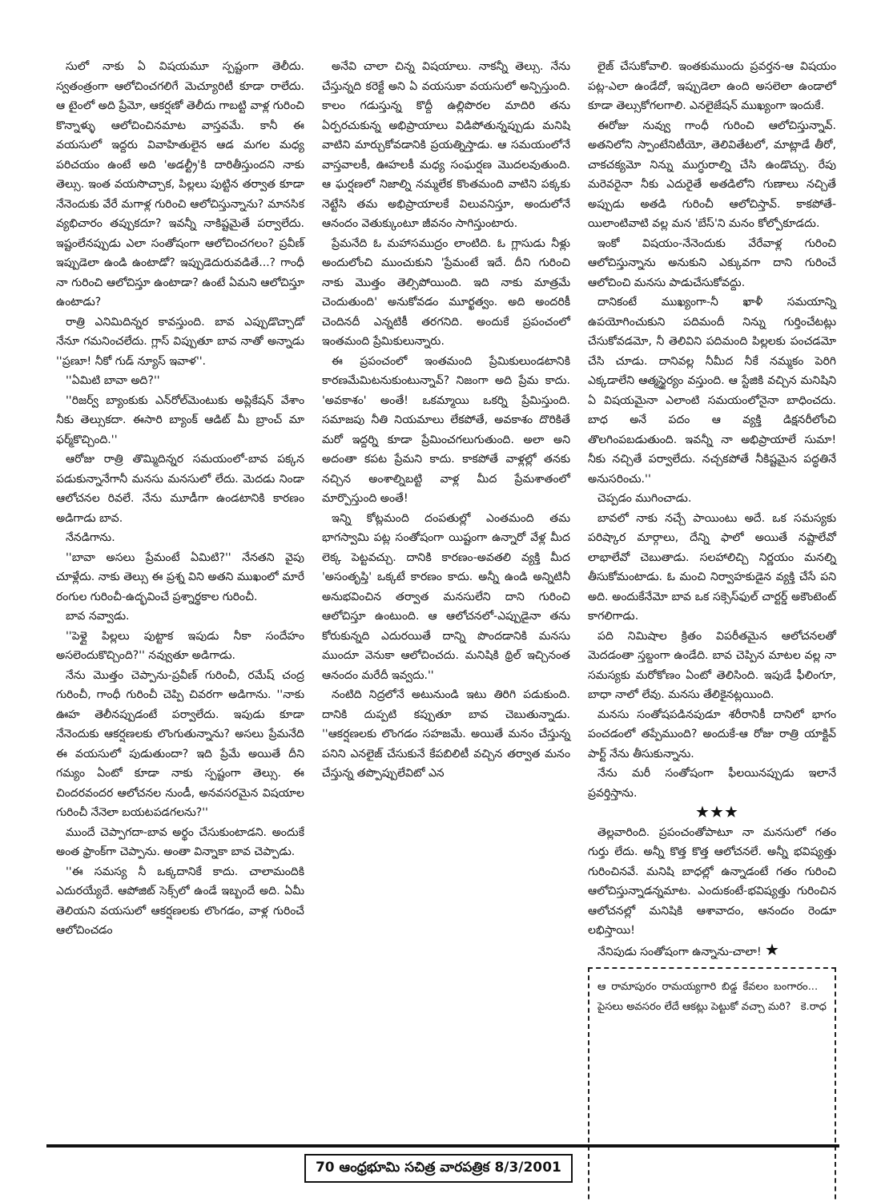సులో నాకు ఏ విషయమూ స్పష్టంగా తెలీదు. స్వతంత్రంగా ఆలోచించగలిగే మెచ్యూరిటీ కూడా రాలేదు. ఆ టైంలో అది ప్రేమో, ఆకర్షణో తెలీదు గాబట్టి వాళ్ల గురించి కొన్నాళ్ళు ఆలోచించినమాట వాస్తవమే. కానీ ఈ వయసులో ఇద్దరు వివాహితులైన ఆడ మగల మధ్య పరిచయం ఉంటే అది 'అడల్ట్రీ'కి దారితీస్తుందని నాకు తెల్సు. ఇంత వయసొచ్చాక, పిల్లలు పుట్టిన తర్వాత కూడా నేనెందుకు వేరే మగాళ్ల గురించి ఆలోచిస్తున్నాను? మానసిక వ్యభిచారం తప్పుకదూ? ఇవన్నీ నాకిష్టమైతే పర్వాలేదు. ఇష్టంలేనప్పుడు ఎలా సంతోషంగా ఆలోచించగలం? ప్రవీణ్ ఇప్పుడెలా ఉండి ఉంటాడో? ఇప్పుడెదురువడితే...? గాంధీ నా గురించి ఆలోచిస్తూ ఉంటాడా? ఉంటే ఏమని ఆలోచిస్తూ ఉంటాడు?
రాత్రి ఎనిమిదిన్నర కావస్తుంది. బావ ఎప్పుడొచ్చాడో నేనూ గమనించలేదు. గ్లాస్ విప్పుతూ బావ నాతో అన్నాడు ''ప్రణూ! నీకో గుడ్ న్యూస్ ఇవాళ''.
''ఏమిటి బావా అది?''
''రిజర్వ్ బ్యాంకుకు ఎన్‌రోల్‌మెంటుకు అప్లికేషన్ వేశాం నీకు తెల్సుకదా. ఈసారి బ్యాంక్ ఆడిట్ మీ బ్రాంచ్ మా ఫర్మ్‌కొచ్చింది.''
ఆరోజు రాత్రి తొమ్మిదిన్నర సమయంలో-బావ పక్కన పడుకున్నానేగానీ మనసు మనసులో లేదు. మెదడు నిండా ఆలోచనల రివలే. నేను మూడీగా ఉండటానికి కారణం అడిగాడు బావ.
నేనడిగాను.
''బావా అసలు ప్రేమంటే ఏమిటి?'' నేనతని వైపు చూళ్లేదు. నాకు తెల్సు ఈ ప్రశ్న విని అతని ముఖంలో మారే రంగుల గురించీ-ఉద్భవించే ప్రశ్నార్థకాల గురించీ.
బావ నవ్వాడు.
''పెళ్లై పిల్లలు పుట్టాక ఇపుడు నీకా సందేహం అసలెందుకొచ్చింది?'' నవ్వుతూ అడిగాడు.
నేను మొత్తం చెప్పాను-ప్రవీణ్ గురించీ, రమేష్ చంద్ర గురించీ, గాంధీ గురించీ చెప్పి చివరగా అడిగాను. ''నాకు ఊహ తెలీనప్పుడంటే పర్వాలేదు. ఇపుడు కూడా నేనెందుకు ఆకర్షణలకు లొంగుతున్నాను? అసలు ప్రేమనేది ఈ వయసులో పుడుతుందా? ఇది ప్రేమే అయితే దీని గమ్యం ఏంటో కూడా నాకు స్పష్టంగా తెల్సు. ఈ చిందరవందర ఆలోచనల నుండీ, అనవసరమైన విషయాల గురించీ నేనెలా బయటపడగలను?''
ముందే చెప్పాగదా-బావ అర్థం చేసుకుంటాడని. అందుకే అంత ఫ్రాంక్‌గా చెప్పాను. అంతా విన్నాకా బావ చెప్పాడు.
''ఈ సమస్య నీ ఒక్కదానికే కాదు. చాలామందికి ఎదురయ్యేదే. ఆపోజిట్ సెక్స్‌లో ఉండే ఇబ్బందే అది. ఏమీ తెలియని వయసులో ఆకర్షణలకు లొంగడం, వాళ్ల గురించే ఆలోచించడం
అనేవి చాలా చిన్న విషయాలు. నాకన్నీ తెల్సు. నేను చేస్తున్నది కరెక్టే అని ఏ వయసుకా వయసులో అన్పిస్తుంది. కాలం గడుస్తున్న కొద్దీ ఉల్లిపొరల మాదిరి తను ఏర్పరచుకున్న అభిప్రాయాలు విడిపోతున్నప్పుడు మనిషి వాటిని మార్చుకోవడానికి ప్రయత్నిస్తాడు. ఆ సమయంలోనే వాస్తవాలకీ, ఊహలకీ మధ్య సంఘర్షణ మొదలవుతుంది. ఆ ఘర్షణలో నిజాల్ని నమ్మలేక కొంతమంది వాటిని పక్కకు నెట్టేసి తమ అభిప్రాయాలకే విలువనిస్తూ, అందులోనే ఆనందం వెతుక్కుంటూ జీవనం సాగిస్తుంటారు.
ప్రేమనేది ఓ మహాసముద్రం లాంటిది. ఓ గ్లాసుడు నీళ్లు అందులోంచి ముంచుకుని 'ప్రేమంటే ఇదే. దీని గురించి నాకు మొత్తం తెల్సిపోయింది. ఇది నాకు మాత్రమే చెందుతుంది' అనుకోవడం మూర్ఖత్వం. అది అందరికీ చెందినదీ ఎన్నటికీ తరగనిది. అందుకే ప్రపంచంలో ఇంతమంది ప్రేమికులున్నారు.
ఈ ప్రపంచంలో ఇంతమంది ప్రేమికులుండటానికి కారణమేమిటనుకుంటున్నావ్? నిజంగా అది ప్రేమ కాదు. 'అవకాశం' అంతే! ఒకమ్మాయి ఒకర్ని ప్రేమిస్తుంది. సమాజపు నీతి నియమాలు లేకపోతే, అవకాశం దొరికితే మరో ఇద్దర్ని కూడా ప్రేమించగలుగుతుంది. అలా అని అదంతా కపట ప్రేమని కాదు. కాకపోతే వాళ్లల్లో తనకు నచ్చిన అంశాల్నిబట్టి వాళ్ల మీద ప్రేమశాతంలో మార్పొస్తుంది అంతే!
ఇన్ని కోట్లమంది దంపతుల్లో ఎంతమంది తమ భాగస్వామి పట్ల సంతోషంగా యిష్టంగా ఉన్నారో వేళ్ల మీద లెక్క పెట్టవచ్చు. దానికి కారణం-అవతలి వ్యక్తి మీద 'అసంతృప్తి' ఒక్కటే కారణం కాదు. అన్నీ ఉండి అన్నిటినీ అనుభవించిన తర్వాత మనసులేని దాని గురించి ఆలోచిస్తూ ఉంటుంది. ఆ ఆలోచనలో-ఎప్పుడైనా తను కోరుకున్నది ఎదురయితే దాన్ని పొందడానికి మనసు ముందూ వెనుకా ఆలోచించదు. మనిషికి థ్రిల్ ఇచ్చినంత ఆనందం మరేదీ ఇవ్వదు.''
నంటిది నిద్రలోనే అటునుండి ఇటు తిరిగి పడుకుంది. దానికి దుప్పటి కప్పుతూ బావ చెబుతున్నాడు. ''ఆకర్షణలకు లొంగడం సహజమే. అయితే మనం చేస్తున్న పనిని ఎనలైజ్ చేసుకునే కేపబిలిటీ వచ్చిన తర్వాత మనం చేస్తున్న తప్పొప్పులేవిటో ఎన
లైజ్ చేసుకోవాలి. ఇంతకుముందు ప్రవర్తన-ఆ విషయం పట్ల-ఎలా ఉండేదో, ఇప్పుడెలా ఉంది అసలెలా ఉండాలో కూడా తెల్సుకోగలగాలి. ఎనలైజేషన్ ముఖ్యంగా ఇందుకే.
ఈరోజు నువ్వు గాంధీ గురించి ఆలోచిస్తున్నావ్. అతనిలోని స్పాంటేనిటీయో, తెలివితేటలో, మాట్లాడే తీరో, చాకచక్యమో నిన్ను ముగ్ధురాల్ని చేసి ఉండొచ్చు. రేపు మరెవరైనా నీకు ఎదురైతే అతడిలోని గుణాలు నచ్చితే అప్పుడు అతడి గురించీ ఆలోచిస్తావ్. కాకపోతే-యిలాంటివాటి వల్ల మన 'బేస్'ని మనం కోల్పోకూడదు.
ఇంకో విషయం-నేనెందుకు వేరేవాళ్ల గురించి ఆలోచిస్తున్నాను అనుకుని ఎక్కువగా దాని గురించే ఆలోచించి మనసు పాడుచేసుకోవద్దు.
దానికంటే ముఖ్యంగా-నీ ఖాళీ సమయాన్ని ఉపయోగించుకుని పదిమందీ నిన్ను గుర్తించేటట్లు చేసుకోవడమో, నీ తెలివిని పదిమంది పిల్లలకు పంచడమో చేసి చూడు. దానివల్ల నీమీద నీకే నమ్మకం పెరిగి ఎక్కడాలేని ఆత్మస్థైర్యం వస్తుంది. ఆ స్టేజికి వచ్చిన మనిషిని ఏ విషయమైనా ఎలాంటి సమయంలోనైనా బాధించదు. బాధ అనే పదం ఆ వ్యక్తి డిక్షనరీలోంచి తొలగింపబడుతుంది. ఇవన్నీ నా అభిప్రాయాలే సుమా! నీకు నచ్చితే పర్వాలేదు. నచ్చకపోతే నీకిష్టమైన పద్ధతినే అనుసరించు.''
చెప్పడం ముగించాడు.
బావలో నాకు నచ్చే పాయింటు అదే. ఒక సమస్యకు పరిష్కార మార్గాలు, దేన్ని ఫాలో అయితే నష్టాలేవో లాభాలేవో చెబుతాడు. సలహాలిచ్చి నిర్ణయం మనల్ని తీసుకోమంటాడు. ఓ మంచి నిర్వాహకుడైన వ్యక్తి చేసే పని అది. అందుకేనేమో బావ ఒక సక్సెస్‌ఫుల్ చార్టర్డ్ అకౌంటెంట్ కాగలిగాడు.
పది నిమిషాల క్రితం విపరీతమైన ఆలోచనలతో మెదడంతా స్తబ్దంగా ఉండేది. బావ చెప్పిన మాటల వల్ల నా సమస్యకు మరోకోణం ఏంటో తెలిసింది. ఇపుడే ఫీలింగూ, బాధా నాలో లేవు. మనసు తేలికైనట్లయింది.
మనసు సంతోషపడినపుడూ శరీరానికీ దానిలో భాగం పంచడంలో తప్పేముంది? అందుకే-ఆ రోజు రాత్రి యాక్టివ్ పార్ట్ నేను తీసుకున్నాను.
నేను మరీ సంతోషంగా ఫీలయినప్పుడు ఇలానే ప్రవర్తిస్తాను.
★★★
తెల్లవారింది. ప్రపంచంతోపాటూ నా మనసులో గతం గుర్తు లేదు. అన్నీ కొత్త కొత్త ఆలోచనలే. అన్నీ భవిష్యత్తు గురించినవే. మనిషి బాధల్లో ఉన్నాడంటే గతం గురించి ఆలోచిస్తున్నాడన్నమాట. ఎందుకంటే-భవిష్యత్తు గురించిన ఆలోచనల్లో మనిషికి ఆశావాదం, ఆనందం రెండూ లభిస్తాయి!
నేనిపుడు సంతోషంగా ఉన్నాను-చాలా! ★
ఆ రామాపురం రామయ్యగారి బిడ్డ కేవలం బంగారం... పైసలు అవసరం లేదే ఆకట్లు పెట్టుకో వచ్చా మరి? కె.రాధ
70 ఆంధ్రభూమి సచిత్ర వారపత్రిక 8/3/2001